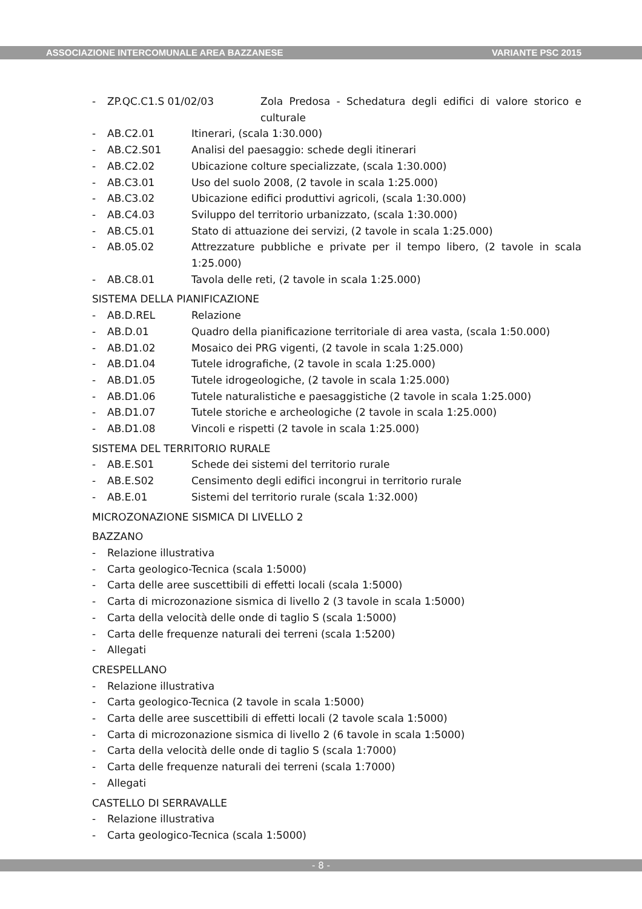ASSOCIAZIONE INTERCOMUNALE AREA BAZZANESE VARIANTE PSC 2015
- ZP.QC.C1.S 01/02/03 Zola Predosa - Schedatura degli edifici di valore storico e culturale
- AB.C2.01 Itinerari, (scala 1:30.000)
- AB.C2.S01 Analisi del paesaggio: schede degli itinerari
- AB.C2.02 Ubicazione colture specializzate, (scala 1:30.000)
- AB.C3.01 Uso del suolo 2008, (2 tavole in scala 1:25.000)
- AB.C3.02 Ubicazione edifici produttivi agricoli, (scala 1:30.000)
- AB.C4.03 Sviluppo del territorio urbanizzato, (scala 1:30.000)
- AB.C5.01 Stato di attuazione dei servizi, (2 tavole in scala 1:25.000)
- AB.05.02 Attrezzature pubbliche e private per il tempo libero, (2 tavole in scala 1:25.000)
- AB.C8.01 Tavola delle reti, (2 tavole in scala 1:25.000)
SISTEMA DELLA PIANIFICAZIONE
- AB.D.REL Relazione
- AB.D.01 Quadro della pianificazione territoriale di area vasta, (scala 1:50.000)
- AB.D1.02 Mosaico dei PRG vigenti, (2 tavole in scala 1:25.000)
- AB.D1.04 Tutele idrografiche, (2 tavole in scala 1:25.000)
- AB.D1.05 Tutele idrogeologiche, (2 tavole in scala 1:25.000)
- AB.D1.06 Tutele naturalistiche e paesaggistiche (2 tavole in scala 1:25.000)
- AB.D1.07 Tutele storiche e archeologiche (2 tavole in scala 1:25.000)
- AB.D1.08 Vincoli e rispetti (2 tavole in scala 1:25.000)
SISTEMA DEL TERRITORIO RURALE
- AB.E.S01 Schede dei sistemi del territorio rurale
- AB.E.S02 Censimento degli edifici incongrui in territorio rurale
- AB.E.01 Sistemi del territorio rurale (scala 1:32.000)
MICROZONAZIONE SISMICA DI LIVELLO 2
BAZZANO
- Relazione illustrativa
- Carta geologico-Tecnica (scala 1:5000)
- Carta delle aree suscettibili di effetti locali (scala 1:5000)
- Carta di microzonazione sismica di livello 2 (3 tavole in scala 1:5000)
- Carta della velocità delle onde di taglio S (scala 1:5000)
- Carta delle frequenze naturali dei terreni (scala 1:5200)
- Allegati
CRESPELLANO
- Relazione illustrativa
- Carta geologico-Tecnica (2 tavole in scala 1:5000)
- Carta delle aree suscettibili di effetti locali (2 tavole scala 1:5000)
- Carta di microzonazione sismica di livello 2 (6 tavole in scala 1:5000)
- Carta della velocità delle onde di taglio S (scala 1:7000)
- Carta delle frequenze naturali dei terreni (scala 1:7000)
- Allegati
CASTELLO DI SERRAVALLE
- Relazione illustrativa
- Carta geologico-Tecnica (scala 1:5000)
- 8 -